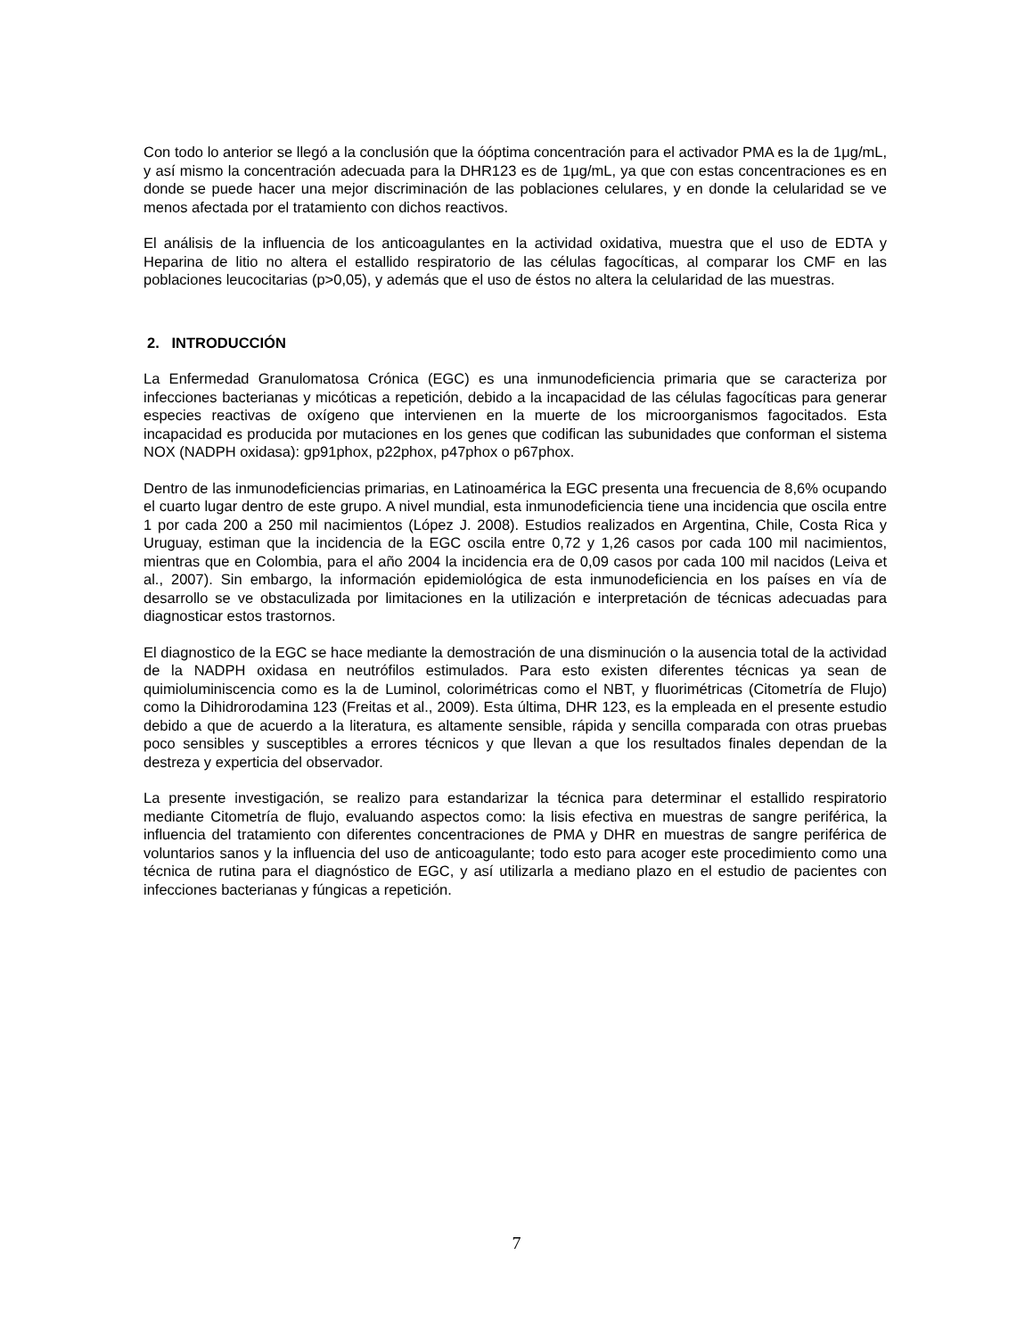Con todo lo anterior se llegó a la conclusión que la óóptima concentración para el activador PMA es la de 1μg/mL, y así mismo la concentración adecuada para la DHR123 es de 1μg/mL, ya que con estas concentraciones es en donde se puede hacer una mejor discriminación de las poblaciones celulares, y en donde la celularidad se ve menos afectada por el tratamiento con dichos reactivos.
El análisis de la influencia de los anticoagulantes en la actividad oxidativa, muestra que el uso de EDTA y Heparina de litio no altera el estallido respiratorio de las células fagocíticas, al comparar los CMF en las poblaciones leucocitarias (p>0,05), y además que el uso de éstos no altera la celularidad de las muestras.
2. INTRODUCCIÓN
La Enfermedad Granulomatosa Crónica (EGC) es una inmunodeficiencia primaria que se caracteriza por infecciones bacterianas y micóticas a repetición, debido a la incapacidad de las células fagocíticas para generar especies reactivas de oxígeno que intervienen en la muerte de los microorganismos fagocitados. Esta incapacidad es producida por mutaciones en los genes que codifican las subunidades que conforman el sistema NOX (NADPH oxidasa): gp91phox, p22phox, p47phox o p67phox.
Dentro de las inmunodeficiencias primarias, en Latinoamérica la EGC presenta una frecuencia de 8,6% ocupando el cuarto lugar dentro de este grupo. A nivel mundial, esta inmunodeficiencia tiene una incidencia que oscila entre 1 por cada 200 a 250 mil nacimientos (López J. 2008). Estudios realizados en Argentina, Chile, Costa Rica y Uruguay, estiman que la incidencia de la EGC oscila entre 0,72 y 1,26 casos por cada 100 mil nacimientos, mientras que en Colombia, para el año 2004 la incidencia era de 0,09 casos por cada 100 mil nacidos (Leiva et al., 2007). Sin embargo, la información epidemiológica de esta inmunodeficiencia en los países en vía de desarrollo se ve obstaculizada por limitaciones en la utilización e interpretación de técnicas adecuadas para diagnosticar estos trastornos.
El diagnostico de la EGC se hace mediante la demostración de una disminución o la ausencia total de la actividad de la NADPH oxidasa en neutrófilos estimulados. Para esto existen diferentes técnicas ya sean de quimioluminiscencia como es la de Luminol, colorimétricas como el NBT, y fluorimétricas (Citometría de Flujo) como la Dihidrorodamina 123 (Freitas et al., 2009). Esta última, DHR 123, es la empleada en el presente estudio debido a que de acuerdo a la literatura, es altamente sensible, rápida y sencilla comparada con otras pruebas poco sensibles y susceptibles a errores técnicos y que llevan a que los resultados finales dependan de la destreza y experticia del observador.
La presente investigación, se realizo para estandarizar la técnica para determinar el estallido respiratorio mediante Citometría de flujo, evaluando aspectos como: la lisis efectiva en muestras de sangre periférica, la influencia del tratamiento con diferentes concentraciones de PMA y DHR en muestras de sangre periférica de voluntarios sanos y la influencia del uso de anticoagulante; todo esto para acoger este procedimiento como una técnica de rutina para el diagnóstico de EGC, y así utilizarla a mediano plazo en el estudio de pacientes con infecciones bacterianas y fúngicas a repetición.
7